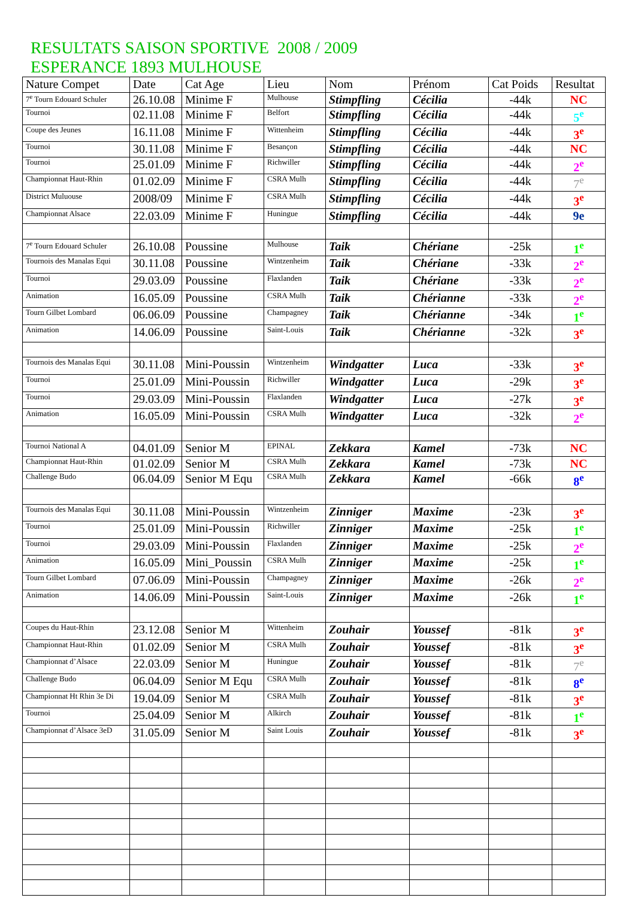RESULTATS SAISON SPORTIVE 2008 / 2009
ESPERANCE 1893 MULHOUSE
| Nature Compet | Date | Cat Age | Lieu | Nom | Prénom | Cat Poids | Resultat |
| --- | --- | --- | --- | --- | --- | --- | --- |
| 7<sup>e</sup> Tourn Edouard Schuler | 26.10.08 | Minime F | Mulhouse | Stimpfling | Cécilia | -44k | NC |
| Tournoi | 02.11.08 | Minime F | Belfort | Stimpfling | Cécilia | -44k | 5<sup>e</sup> |
| Coupe des Jeunes | 16.11.08 | Minime F | Wittenheim | Stimpfling | Cécilia | -44k | 3<sup>e</sup> |
| Tournoi | 30.11.08 | Minime F | Besançon | Stimpfling | Cécilia | -44k | NC |
| Tournoi | 25.01.09 | Minime F | Richwiller | Stimpfling | Cécilia | -44k | 2<sup>e</sup> |
| Championnat Haut-Rhin | 01.02.09 | Minime F | CSRA Mulh | Stimpfling | Cécilia | -44k | 7<sup>e</sup> |
| District Muluouse | 2008/09 | Minime F | CSRA Mulh | Stimpfling | Cécilia | -44k | 3<sup>e</sup> |
| Championnat Alsace | 22.03.09 | Minime F | Huningue | Stimpfling | Cécilia | -44k | 9e |
| 7<sup>e</sup> Tourn Edouard Schuler | 26.10.08 | Poussine | Mulhouse | Taik | Chériane | -25k | 1<sup>e</sup> |
| Tournois des Manalas Equi | 30.11.08 | Poussine | Wintzenheim | Taik | Chériane | -33k | 2<sup>e</sup> |
| Tournoi | 29.03.09 | Poussine | Flaxlanden | Taik | Chériane | -33k | 2<sup>e</sup> |
| Animation | 16.05.09 | Poussine | CSRA Mulh | Taik | Chérianne | -33k | 2<sup>e</sup> |
| Tourn Gilbet Lombard | 06.06.09 | Poussine | Champagney | Taik | Chérianne | -34k | 1<sup>e</sup> |
| Animation | 14.06.09 | Poussine | Saint-Louis | Taik | Chérianne | -32k | 3<sup>e</sup> |
| Tournois des Manalas Equi | 30.11.08 | Mini-Poussin | Wintzenheim | Windgatter | Luca | -33k | 3<sup>e</sup> |
| Tournoi | 25.01.09 | Mini-Poussin | Richwiller | Windgatter | Luca | -29k | 3<sup>e</sup> |
| Tournoi | 29.03.09 | Mini-Poussin | Flaxlanden | Windgatter | Luca | -27k | 3<sup>e</sup> |
| Animation | 16.05.09 | Mini-Poussin | CSRA Mulh | Windgatter | Luca | -32k | 2<sup>e</sup> |
| Tournoi National A | 04.01.09 | Senior M | EPINAL | Zekkara | Kamel | -73k | NC |
| Championnat Haut-Rhin | 01.02.09 | Senior M | CSRA Mulh | Zekkara | Kamel | -73k | NC |
| Challenge Budo | 06.04.09 | Senior M Equ | CSRA Mulh | Zekkara | Kamel | -66k | 8<sup>e</sup> |
| Tournois des Manalas Equi | 30.11.08 | Mini-Poussin | Wintzenheim | Zinniger | Maxime | -23k | 3<sup>e</sup> |
| Tournoi | 25.01.09 | Mini-Poussin | Richwiller | Zinniger | Maxime | -25k | 1<sup>e</sup> |
| Tournoi | 29.03.09 | Mini-Poussin | Flaxlanden | Zinniger | Maxime | -25k | 2<sup>e</sup> |
| Animation | 16.05.09 | Mini_Poussin | CSRA Mulh | Zinniger | Maxime | -25k | 1<sup>e</sup> |
| Tourn Gilbet Lombard | 07.06.09 | Mini-Poussin | Champagney | Zinniger | Maxime | -26k | 2<sup>e</sup> |
| Animation | 14.06.09 | Mini-Poussin | Saint-Louis | Zinniger | Maxime | -26k | 1<sup>e</sup> |
| Coupes du Haut-Rhin | 23.12.08 | Senior M | Wittenheim | Zouhair | Youssef | -81k | 3<sup>e</sup> |
| Championnat Haut-Rhin | 01.02.09 | Senior M | CSRA Mulh | Zouhair | Youssef | -81k | 3<sup>e</sup> |
| Championnat d’Alsace | 22.03.09 | Senior M | Huningue | Zouhair | Youssef | -81k | 7<sup>e</sup> |
| Challenge Budo | 06.04.09 | Senior M Equ | CSRA Mulh | Zouhair | Youssef | -81k | 8<sup>e</sup> |
| Championnat Ht Rhin 3e Di | 19.04.09 | Senior M | CSRA Mulh | Zouhair | Youssef | -81k | 3<sup>e</sup> |
| Tournoi | 25.04.09 | Senior M | Alkirch | Zouhair | Youssef | -81k | 1<sup>e</sup> |
| Championnat d’Alsace 3eD | 31.05.09 | Senior M | Saint Louis | Zouhair | Youssef | -81k | 3<sup>e</sup> |